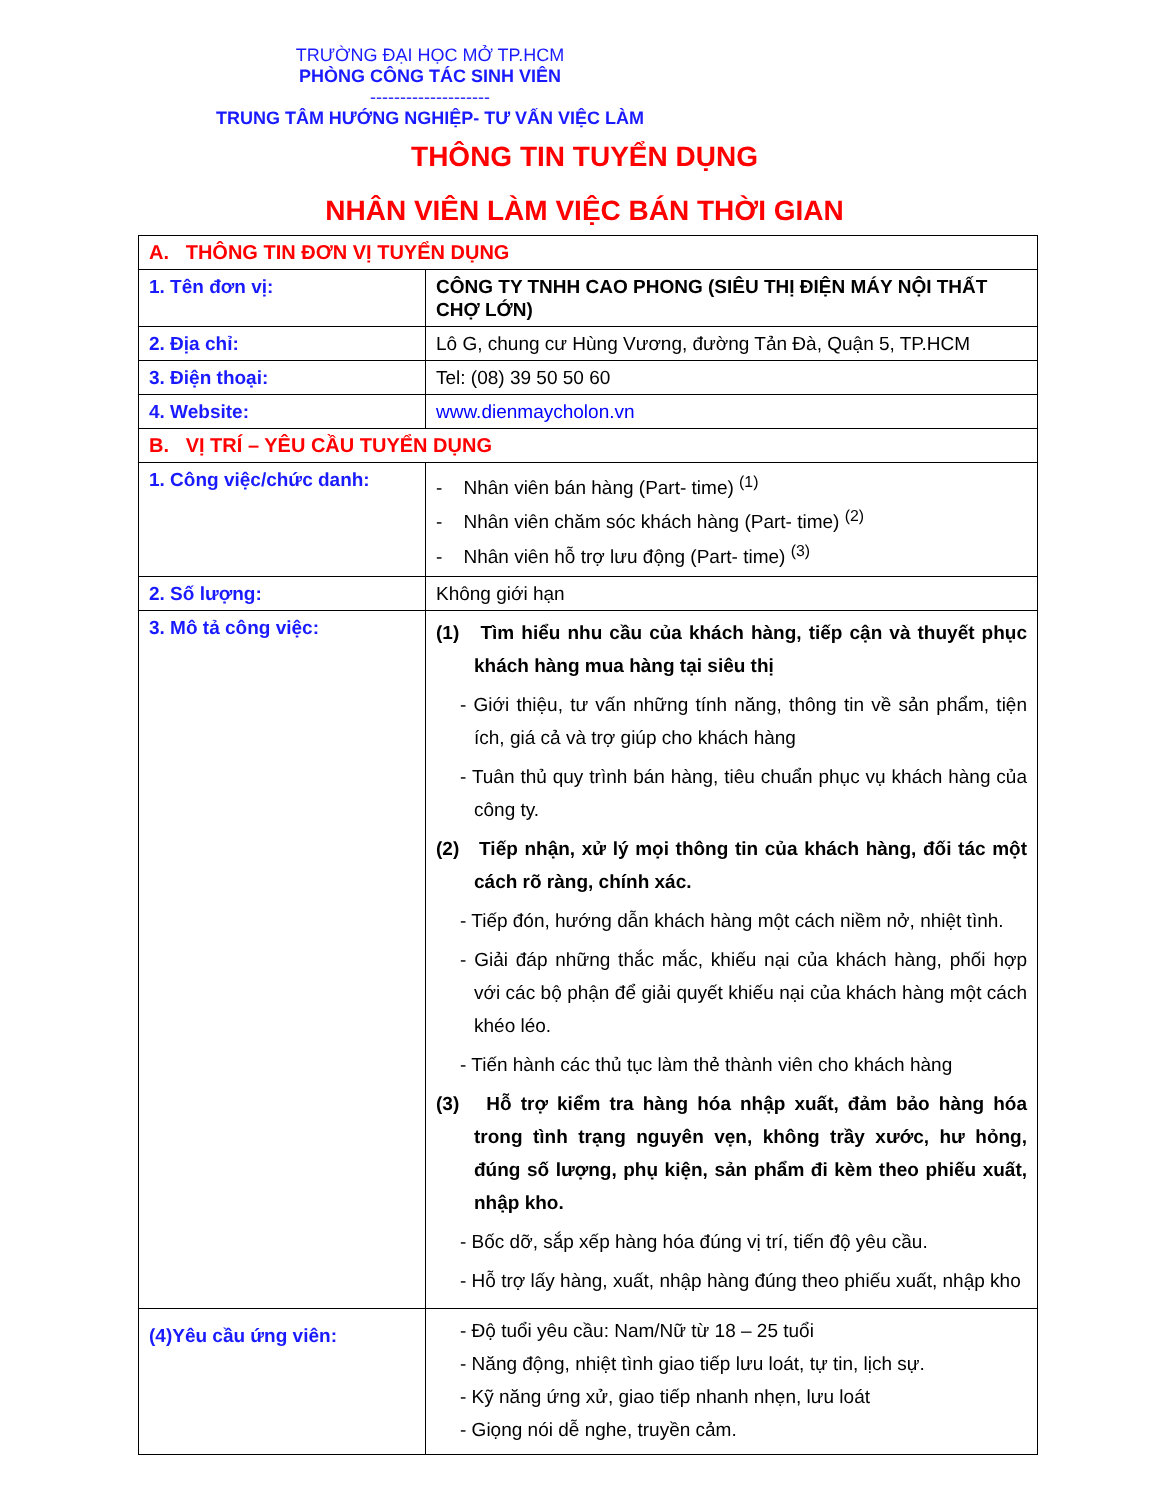TRƯỜNG ĐẠI HỌC MỞ TP.HCM
PHÒNG CÔNG TÁC SINH VIÊN
--------------------
TRUNG TÂM HƯỚNG NGHIỆP- TƯ VẤN VIỆC LÀM
THÔNG TIN TUYỂN DỤNG
NHÂN VIÊN LÀM VIỆC BÁN THỜI GIAN
| A. THÔNG TIN ĐƠN VỊ TUYỂN DỤNG | |
| 1. Tên đơn vị: | CÔNG TY TNHH CAO PHONG (SIÊU THỊ ĐIỆN MÁY NỘI THẤT CHỢ LỚN) |
| 2. Địa chỉ: | Lô G, chung cư Hùng Vương, đường Tản Đà, Quận 5, TP.HCM |
| 3. Điện thoại: | Tel: (08) 39 50 50 60 |
| 4. Website: | www.dienmaycholon.vn |
| B. VỊ TRÍ – YÊU CẦU TUYỂN DỤNG | |
| 1. Công việc/chức danh: | - Nhân viên bán hàng (Part- time) <sup>(1)</sup> - Nhân viên chăm sóc khách hàng (Part- time) <sup>(2)</sup> - Nhân viên hỗ trợ lưu động (Part- time) <sup>(3)</sup> |
| 2. Số lượng: | Không giới hạn |
| 3. Mô tả công việc: | (1) Tìm hiểu nhu cầu của khách hàng, tiếp cận và thuyết phục khách hàng mua hàng tại siêu thị - Giới thiệu, tư vấn những tính năng, thông tin về sản phẩm, tiện ích, giá cả và trợ giúp cho khách hàng - Tuân thủ quy trình bán hàng, tiêu chuẩn phục vụ khách hàng của công ty. (2) Tiếp nhận, xử lý mọi thông tin của khách hàng, đối tác một cách rõ ràng, chính xác. - Tiếp đón, hướng dẫn khách hàng một cách niềm nở, nhiệt tình. - Giải đáp những thắc mắc, khiếu nại của khách hàng, phối hợp với các bộ phận để giải quyết khiếu nại của khách hàng một cách khéo léo. - Tiến hành các thủ tục làm thẻ thành viên cho khách hàng (3) Hỗ trợ kiểm tra hàng hóa nhập xuất, đảm bảo hàng hóa trong tình trạng nguyên vẹn, không trầy xước, hư hỏng, đúng số lượng, phụ kiện, sản phẩm đi kèm theo phiếu xuất, nhập kho. - Bốc dỡ, sắp xếp hàng hóa đúng vị trí, tiến độ yêu cầu. - Hỗ trợ lấy hàng, xuất, nhập hàng đúng theo phiếu xuất, nhập kho |
| (4)Yêu cầu ứng viên: | - Độ tuổi yêu cầu: Nam/Nữ từ 18 – 25 tuổi - Năng động, nhiệt tình giao tiếp lưu loát, tự tin, lịch sự. - Kỹ năng ứng xử, giao tiếp nhanh nhẹn, lưu loát - Giọng nói dễ nghe, truyền cảm. |